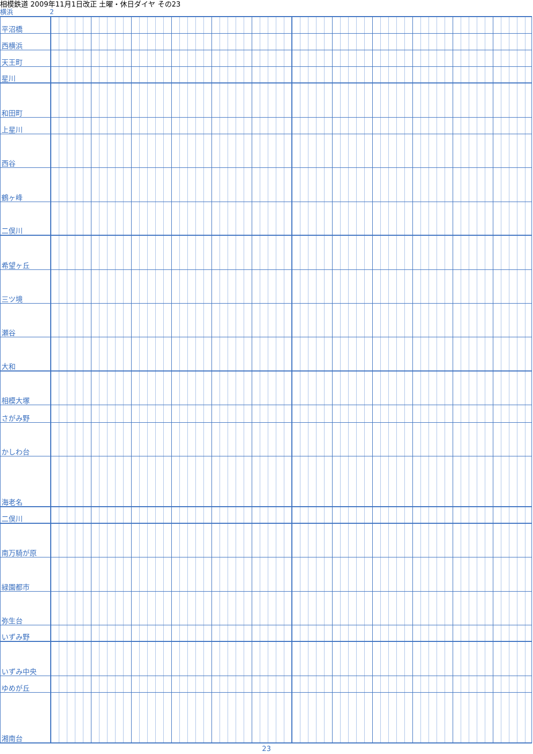相模鉄道 2009年11月1日改正 土曜・休日ダイヤ その23
横浜 2
| 平沼橋 | |
| 西横浜 | |
| 天王町 | |
| 星川 | |
| 和田町 | |
| 上星川 | |
| 西谷 | |
| 鶴ヶ峰 | |
| 二俣川 | |
| 希望ヶ丘 | |
| 三ツ境 | |
| 瀬谷 | |
| 大和 | |
| 相模大塚 | |
| さがみ野 | |
| かしわ台 | |
| 海老名 | |
| 二俣川 | |
| 南万騎が原 | |
| 緑園都市 | |
| 弥生台 | |
| いずみ野 | |
| いずみ中央 | |
| ゆめが丘 | |
| 湘南台 | |
23